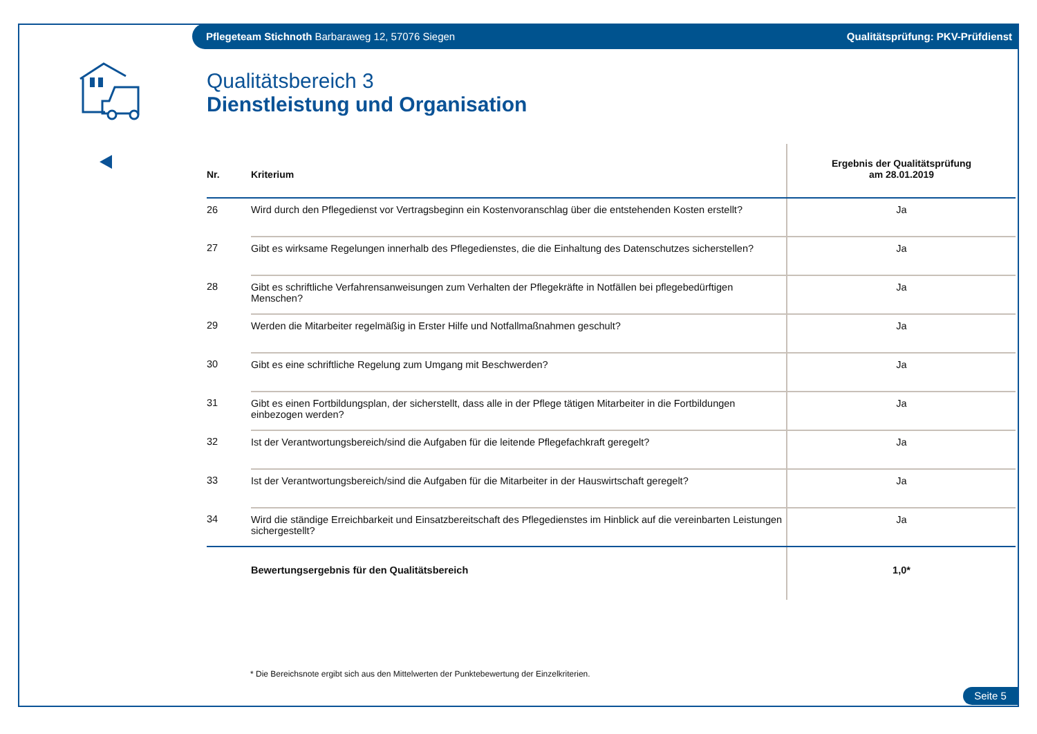Pflegeteam Stichnoth Barbaraweg 12, 57076 Siegen Qualitätsprüfung: PKV-Prüfdienst
Qualitätsbereich 3
Dienstleistung und Organisation
| Nr. | Kriterium | Ergebnis der Qualitätsprüfung am 28.01.2019 |
| --- | --- | --- |
| 26 | Wird durch den Pflegedienst vor Vertragsbeginn ein Kostenvoranschlag über die entstehenden Kosten erstellt? | Ja |
| 27 | Gibt es wirksame Regelungen innerhalb des Pflegedienstes, die die Einhaltung des Datenschutzes sicherstellen? | Ja |
| 28 | Gibt es schriftliche Verfahrensanweisungen zum Verhalten der Pflegekräfte in Notfällen bei pflegebedürftigen Menschen? | Ja |
| 29 | Werden die Mitarbeiter regelmäßig in Erster Hilfe und Notfallmaßnahmen geschult? | Ja |
| 30 | Gibt es eine schriftliche Regelung zum Umgang mit Beschwerden? | Ja |
| 31 | Gibt es einen Fortbildungsplan, der sicherstellt, dass alle in der Pflege tätigen Mitarbeiter in die Fortbildungen einbezogen werden? | Ja |
| 32 | Ist der Verantwortungsbereich/sind die Aufgaben für die leitende Pflegefachkraft geregelt? | Ja |
| 33 | Ist der Verantwortungsbereich/sind die Aufgaben für die Mitarbeiter in der Hauswirtschaft geregelt? | Ja |
| 34 | Wird die ständige Erreichbarkeit und Einsatzbereitschaft des Pflegedienstes im Hinblick auf die vereinbarten Leistungen sichergestellt? | Ja |
| | Bewertungsergebnis für den Qualitätsbereich | 1,0* |
* Die Bereichsnote ergibt sich aus den Mittelwerten der Punktebewertung der Einzelkriterien.
Seite 5